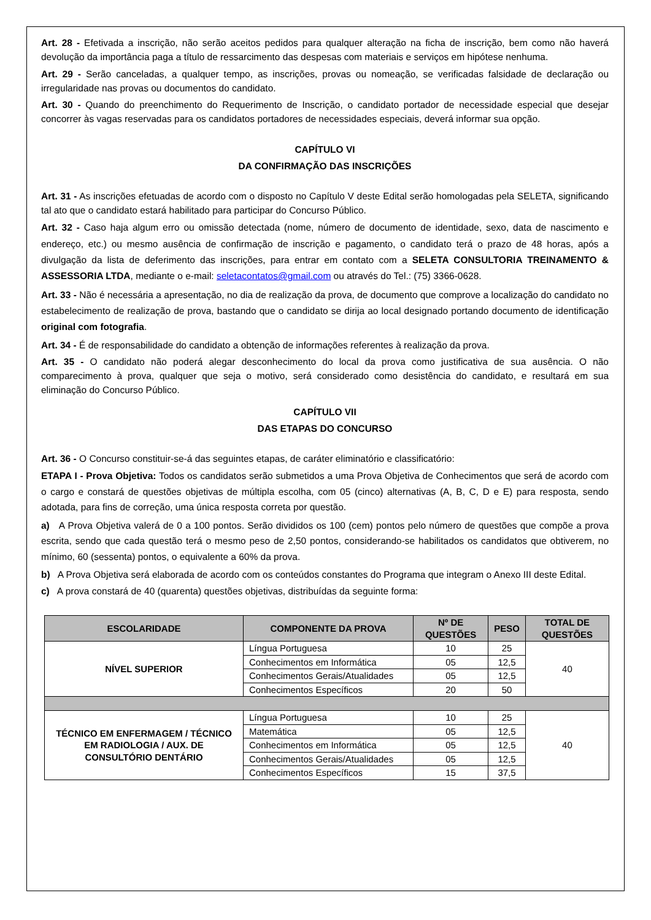Art. 28 - Efetivada a inscrição, não serão aceitos pedidos para qualquer alteração na ficha de inscrição, bem como não haverá devolução da importância paga a título de ressarcimento das despesas com materiais e serviços em hipótese nenhuma.
Art. 29 - Serão canceladas, a qualquer tempo, as inscrições, provas ou nomeação, se verificadas falsidade de declaração ou irregularidade nas provas ou documentos do candidato.
Art. 30 - Quando do preenchimento do Requerimento de Inscrição, o candidato portador de necessidade especial que desejar concorrer às vagas reservadas para os candidatos portadores de necessidades especiais, deverá informar sua opção.
CAPÍTULO VI
DA CONFIRMAÇÃO DAS INSCRIÇÕES
Art. 31 - As inscrições efetuadas de acordo com o disposto no Capítulo V deste Edital serão homologadas pela SELETA, significando tal ato que o candidato estará habilitado para participar do Concurso Público.
Art. 32 - Caso haja algum erro ou omissão detectada (nome, número de documento de identidade, sexo, data de nascimento e endereço, etc.) ou mesmo ausência de confirmação de inscrição e pagamento, o candidato terá o prazo de 48 horas, após a divulgação da lista de deferimento das inscrições, para entrar em contato com a SELETA CONSULTORIA TREINAMENTO & ASSESSORIA LTDA, mediante o e-mail: seletacontatos@gmail.com ou através do Tel.: (75) 3366-0628.
Art. 33 - Não é necessária a apresentação, no dia de realização da prova, de documento que comprove a localização do candidato no estabelecimento de realização de prova, bastando que o candidato se dirija ao local designado portando documento de identificação original com fotografia.
Art. 34 - É de responsabilidade do candidato a obtenção de informações referentes à realização da prova.
Art. 35 - O candidato não poderá alegar desconhecimento do local da prova como justificativa de sua ausência. O não comparecimento à prova, qualquer que seja o motivo, será considerado como desistência do candidato, e resultará em sua eliminação do Concurso Público.
CAPÍTULO VII
DAS ETAPAS DO CONCURSO
Art. 36 - O Concurso constituir-se-á das seguintes etapas, de caráter eliminatório e classificatório:
ETAPA I - Prova Objetiva: Todos os candidatos serão submetidos a uma Prova Objetiva de Conhecimentos que será de acordo com o cargo e constará de questões objetivas de múltipla escolha, com 05 (cinco) alternativas (A, B, C, D e E) para resposta, sendo adotada, para fins de correção, uma única resposta correta por questão.
a) A Prova Objetiva valerá de 0 a 100 pontos. Serão divididos os 100 (cem) pontos pelo número de questões que compõe a prova escrita, sendo que cada questão terá o mesmo peso de 2,50 pontos, considerando-se habilitados os candidatos que obtiverem, no mínimo, 60 (sessenta) pontos, o equivalente a 60% da prova.
b) A Prova Objetiva será elaborada de acordo com os conteúdos constantes do Programa que integram o Anexo III deste Edital.
c) A prova constará de 40 (quarenta) questões objetivas, distribuídas da seguinte forma:
| ESCOLARIDADE | COMPONENTE DA PROVA | Nº DE QUESTÕES | PESO | TOTAL DE QUESTÕES |
| --- | --- | --- | --- | --- |
| NÍVEL SUPERIOR | Língua Portuguesa | 10 | 25 | 40 |
| | Conhecimentos em Informática | 05 | 12,5 | |
| | Conhecimentos Gerais/Atualidades | 05 | 12,5 | |
| | Conhecimentos Específicos | 20 | 50 | |
| TÉCNICO EM ENFERMAGEM / TÉCNICO EM RADIOLOGIA / AUX. DE CONSULTÓRIO DENTÁRIO | Língua Portuguesa | 10 | 25 | 40 |
| | Matemática | 05 | 12,5 | |
| | Conhecimentos em Informática | 05 | 12,5 | |
| | Conhecimentos Gerais/Atualidades | 05 | 12,5 | |
| | Conhecimentos Específicos | 15 | 37,5 | |